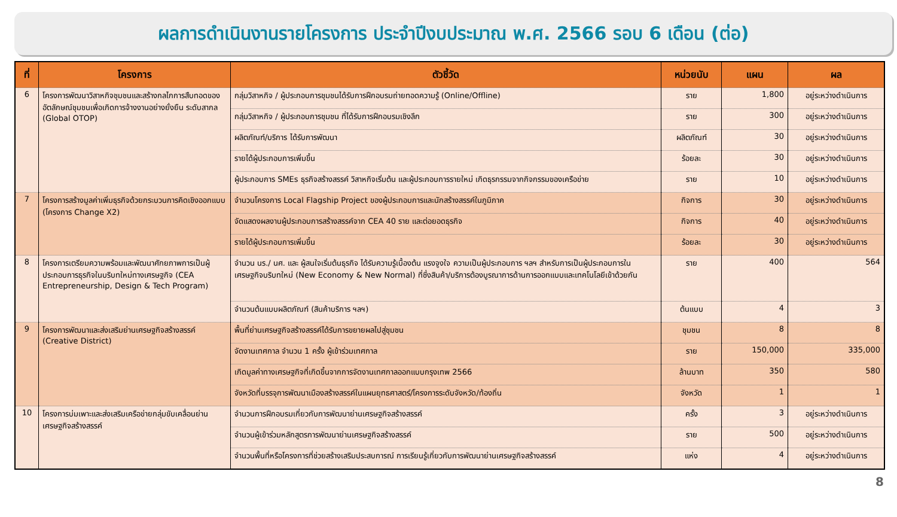ผลการดำเนินงานรายโครงการ ประจำปีงบประมาณ พ.ศ. 2566 รอบ 6 เดือน (ต่อ)
| ที่ | โครงการ | ตัวชี้วัด | หน่วยนับ | แผน | ผล |
| --- | --- | --- | --- | --- | --- |
| 6 | โครงการพัฒนาวิสาหกิจชุมชนและสร้างกลไกการสืบทอดของอัตลักษณ์ชุมชนเพื่อเกิดการจ้างงานอย่างยั่งยืน ระดับสากล (Global OTOP) | กลุ่มวิสาหกิจ / ผู้ประกอบการชุมชนได้รับการฝึกอบรมถ่ายทอดความรู้ (Online/Offline) | ราย | 1,800 | อยู่ระหว่างดำเนินการ |
| | | กลุ่มวิสาหกิจ / ผู้ประกอบการชุมชน ที่ได้รับการฝึกอบรมเชิงลึก | ราย | 300 | อยู่ระหว่างดำเนินการ |
| | | ผลิตภัณฑ์/บริการ ได้รับการพัฒนา | ผลิตภัณฑ์ | 30 | อยู่ระหว่างดำเนินการ |
| | | รายได้ผู้ประกอบการเพิ่มขึ้น | ร้อยละ | 30 | อยู่ระหว่างดำเนินการ |
| | | ผู้ประกอบการ SMEs ธุรกิจสร้างสรรค์ วิสาหกิจเริ่มต้น และผู้ประกอบการรายใหม่ เกิดธุรกรรมจากกิจกรรมของเครือข่าย | ราย | 10 | อยู่ระหว่างดำเนินการ |
| 7 | โครงการสร้างมูลค่าเพิ่มธุรกิจด้วยกระบวนการคิดเชิงออกแบบ (โครงการ Change X2) | จำนวนโครงการ Local Flagship Project ของผู้ประกอบการและนักสร้างสรรค์ในภูมิภาค | กิจการ | 30 | อยู่ระหว่างดำเนินการ |
| | | จัดแสดงผลงานผู้ประกอบการสร้างสรรค์จาก CEA 40 ราย และต่อยอดธุรกิจ | กิจการ | 40 | อยู่ระหว่างดำเนินการ |
| | | รายได้ผู้ประกอบการเพิ่มขึ้น | ร้อยละ | 30 | อยู่ระหว่างดำเนินการ |
| 8 | โครงการเตรียมความพร้อมและพัฒนาศักยภาพการเป็นผู้ประกอบการธุรกิจในบริบทใหม่ทางเศรษฐกิจ (CEA Entrepreneurship, Design & Tech Program) | จำนวน นร./ นศ. และ ผู้สนใจเริ่มต้นธุรกิจ ได้รับความรู้เบื้องต้น แรงจูงใจ ความเป็นผู้ประกอบการ ฯลฯ สำหรับการเป็นผู้ประกอบการในเศรษฐกิจบริบทใหม่ (New Economy & New Normal) ที่ซึ่งสินค้า/บริการต้องบูรณาการด้านการออกแบบและเทคโนโลยีเข้าด้วยกัน | ราย | 400 | 564 |
| | | จำนวนต้นแบบผลิตภัณฑ์ (สินค้าบริการ ฯลฯ) | ต้นแบบ | 4 | 3 |
| 9 | โครงการพัฒนาและส่งเสริมย่านเศรษฐกิจสร้างสรรค์ (Creative District) | พื้นที่ย่านเศรษฐกิจสร้างสรรค์ได้รับการขยายผลไปสู่ชุมชน | ชุมชน | 8 | 8 |
| | | จัดงานเทศกาล จำนวน 1 ครั้ง ผู้เข้าร่วมเทศกาล | ราย | 150,000 | 335,000 |
| | | เกิดมูลค่าทางเศรษฐกิจที่เกิดขึ้นจากการจัดงานเทศกาลออกแบบกรุงเทพ 2566 | ล้านบาท | 350 | 580 |
| | | จังหวัดที่บรรจุการพัฒนาเมืองสร้างสรรค์ในแผนยุทธศาสตร์/โครงการระดับจังหวัด/ท้องถิ่น | จังหวัด | 1 | 1 |
| 10 | โครงการบ่มเพาะและส่งเสริมเครือข่ายกลุ่มขับเคลื่อนย่านเศรษฐกิจสร้างสรรค์ | จำนวนการฝึกอบรมเกี่ยวกับการพัฒนาย่านเศรษฐกิจสร้างสรรค์ | ครั้ง | 3 | อยู่ระหว่างดำเนินการ |
| | | จำนวนผู้เข้าร่วมหลักสูตรการพัฒนาย่านเศรษฐกิจสร้างสรรค์ | ราย | 500 | อยู่ระหว่างดำเนินการ |
| | | จำนวนพื้นที่หรือโครงการที่ช่วยสร้างเสริมประสบการณ์ การเรียนรู้เกี่ยวกับการพัฒนาย่านเศรษฐกิจสร้างสรรค์ | แห่ง | 4 | อยู่ระหว่างดำเนินการ |
8